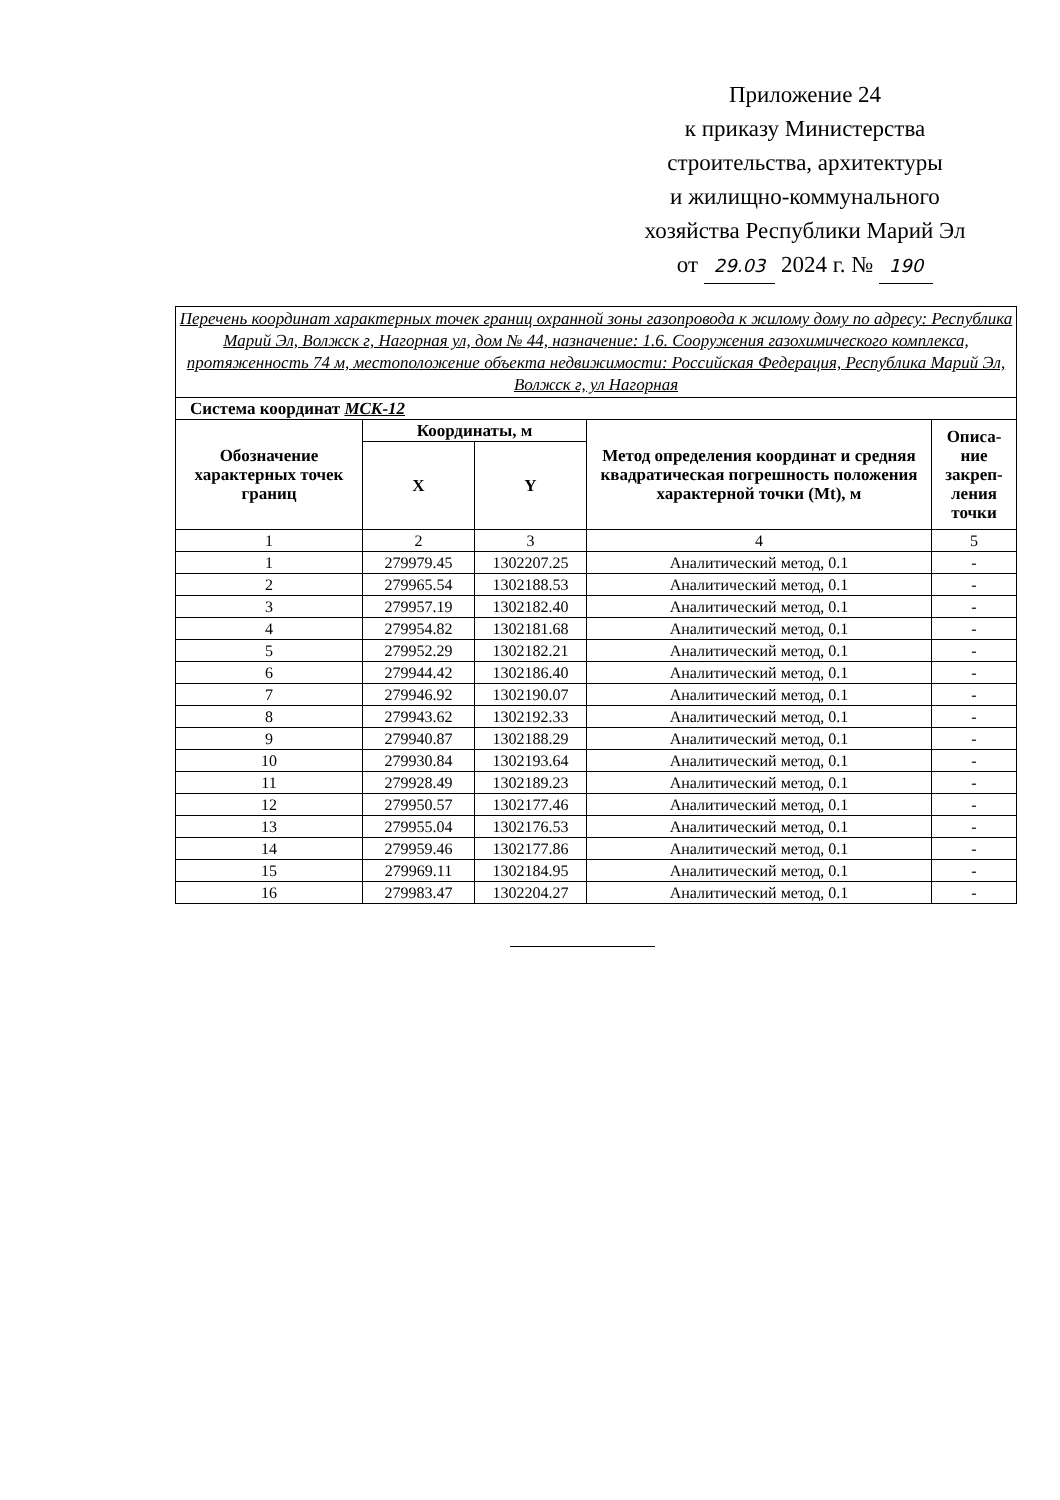Приложение 24
к приказу Министерства
строительства, архитектуры
и жилищно-коммунального
хозяйства Республики Марий Эл
от 29.03 2024 г. № 190
| Перечень координат характерных точек границ охранной зоны газопровода к жилому дому по адресу: Республика Марий Эл, Волжск г, Нагорная ул, дом № 44, назначение: 1.6. Сооружения газохимического комплекса, протяженность 74 м, местоположение объекта недвижимости: Российская Федерация, Республика Марий Эл, Волжск г, ул Нагорная | | | | |
| Система координат МСК-12 | | | | |
| Обозначение характерных точек границ | Координаты, м | | Метод определения координат и средняя квадратическая погрешность положения характерной точки (Mt), м | Описа-ние закреп-ления точки |
| | X | Y | | |
| 1 | 2 | 3 | 4 | 5 |
| 1 | 279979.45 | 1302207.25 | Аналитический метод, 0.1 | - |
| 2 | 279965.54 | 1302188.53 | Аналитический метод, 0.1 | - |
| 3 | 279957.19 | 1302182.40 | Аналитический метод, 0.1 | - |
| 4 | 279954.82 | 1302181.68 | Аналитический метод, 0.1 | - |
| 5 | 279952.29 | 1302182.21 | Аналитический метод, 0.1 | - |
| 6 | 279944.42 | 1302186.40 | Аналитический метод, 0.1 | - |
| 7 | 279946.92 | 1302190.07 | Аналитический метод, 0.1 | - |
| 8 | 279943.62 | 1302192.33 | Аналитический метод, 0.1 | - |
| 9 | 279940.87 | 1302188.29 | Аналитический метод, 0.1 | - |
| 10 | 279930.84 | 1302193.64 | Аналитический метод, 0.1 | - |
| 11 | 279928.49 | 1302189.23 | Аналитический метод, 0.1 | - |
| 12 | 279950.57 | 1302177.46 | Аналитический метод, 0.1 | - |
| 13 | 279955.04 | 1302176.53 | Аналитический метод, 0.1 | - |
| 14 | 279959.46 | 1302177.86 | Аналитический метод, 0.1 | - |
| 15 | 279969.11 | 1302184.95 | Аналитический метод, 0.1 | - |
| 16 | 279983.47 | 1302204.27 | Аналитический метод, 0.1 | - |